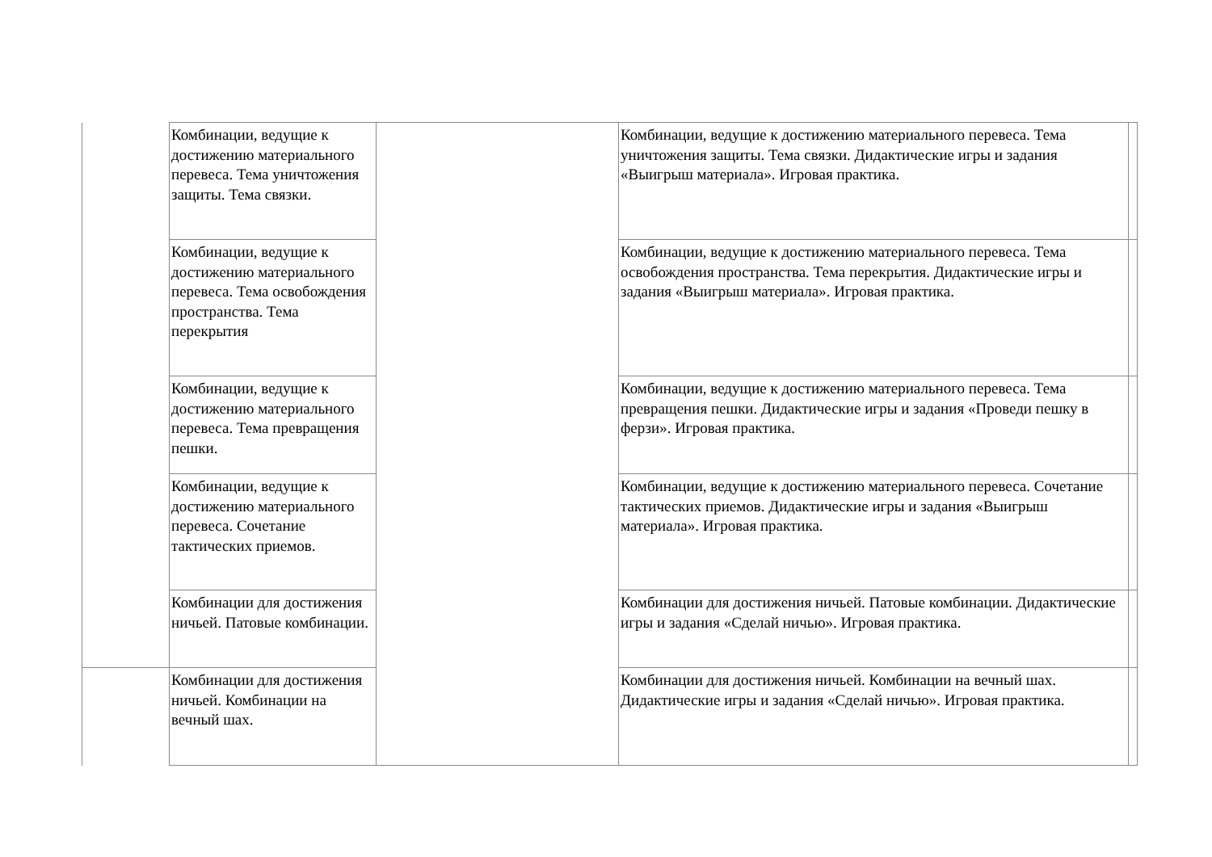| | Комбинации, ведущие к достижению материального перевеса. Тема уничтожения защиты. Тема связки. | | Комбинации, ведущие к достижению материального перевеса. Тема уничтожения защиты. Тема связки. Дидактические игры и задания «Выигрыш материала». Игровая практика. | |
| | Комбинации, ведущие к достижению материального перевеса. Тема освобождения пространства. Тема перекрытия | | Комбинации, ведущие к достижению материального перевеса. Тема освобождения пространства. Тема перекрытия. Дидактические игры и задания «Выигрыш материала». Игровая практика. | |
| | Комбинации, ведущие к достижению материального перевеса. Тема превращения пешки. | | Комбинации, ведущие к достижению материального перевеса. Тема превращения пешки. Дидактические игры и задания «Проведи пешку в ферзи». Игровая практика. | |
| | Комбинации, ведущие к достижению материального перевеса. Сочетание тактических приемов. | | Комбинации, ведущие к достижению материального перевеса. Сочетание тактических приемов. Дидактические игры и задания «Выигрыш материала». Игровая практика. | |
| | Комбинации для достижения ничьей. Патовые комбинации. | | Комбинации для достижения ничьей. Патовые комбинации. Дидактические игры и задания «Сделай ничью». Игровая практика. | |
| | Комбинации для достижения ничьей. Комбинации на вечный шах. | | Комбинации для достижения ничьей. Комбинации на вечный шах. Дидактические игры и задания «Сделай ничью». Игровая практика. | |